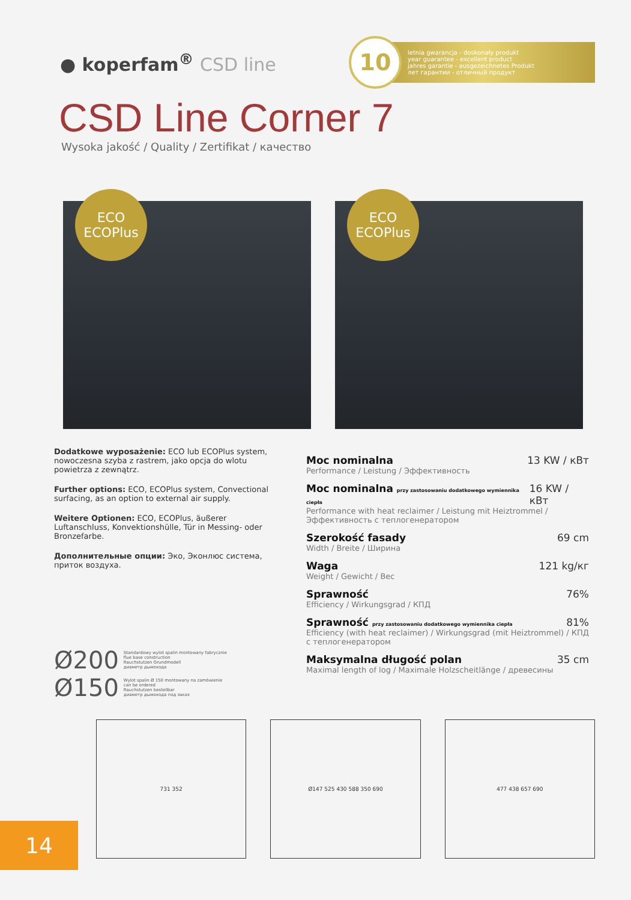● koperfam<sup>®</sup> CSD line
10
letnia gwarancja - doskonały produkt
year guarantee - excellent product
jahres garantie - ausgezeichnetes Produkt
лет гарантии - отличный продукт
CSD Line Corner 7
Wysoka jakość / Quality / Zertifikat / качество
ECO
ECOPlus
ECO
ECOPlus
Dodatkowe wyposażenie: ECO lub ECOPlus system, nowoczesna szyba z rastrem, jako opcja do wlotu powietrza z zewnątrz.
Further options: ECO, ECOPlus system, Convectional surfacing, as an option to external air supply.
Weitere Optionen: ECO, ECOPlus, äußerer Luftanschluss, Konvektionshülle, Tür in Messing- oder Bronzefarbe.
Дополнительные опции: Эко, Эконлюс система, приток воздуха.
Ø200 Standardowy wylot spalin montowany fabrycznie
flue base construction
Rauchstutzen Grundmodell
диаметр дымохода
Ø150 Wylot spalin Ø 150 montowany na zamówienie
can be ordered
Rauchstutzen bestellbar
диаметр дымохода под заказ
Moc nominalna 13 KW / кВт
Performance / Leistung / Эффективность
Moc nominalna przy zastosowaniu dodatkowego wymiennika ciepła 16 KW / кВт
Performance with heat reclaimer / Leistung mit Heiztrommel / Эффективность с теплогенератором
Szerokość fasady 69 cm
Width / Breite / Ширина
Waga 121 kg/кг
Weight / Gewicht / Вес
Sprawność 76%
Efficiency / Wirkungsgrad / КПД
Sprawność przy zastosowaniu dodatkowego wymiennika ciepła 81%
Efficiency (with heat reclaimer) / Wirkungsgrad (mit Heiztrommel) / КПД с теплогенератором
Maksymalna długość polan 35 cm
Maximal length of log / Maximale Holzscheitlänge / древесины
731 352 Ø147 525 430 588 350 690 477 438 657 690
14